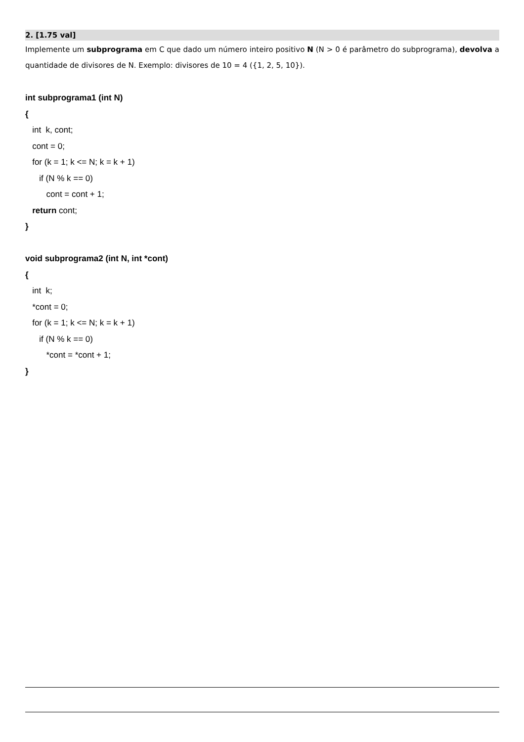2. [1.75 val]
Implemente um subprograma em C que dado um número inteiro positivo N (N > 0 é parâmetro do subprograma), devolva a quantidade de divisores de N. Exemplo: divisores de 10 = 4 ({1, 2, 5, 10}).
int subprograma1 (int N)
{
int k, cont;
cont = 0;
for (k = 1; k <= N; k = k + 1)
if (N % k == 0)
cont = cont + 1;
return cont;
}
void subprograma2 (int N, int *cont)
{
int k;
*cont = 0;
for (k = 1; k <= N; k = k + 1)
if (N % k == 0)
*cont = *cont + 1;
}